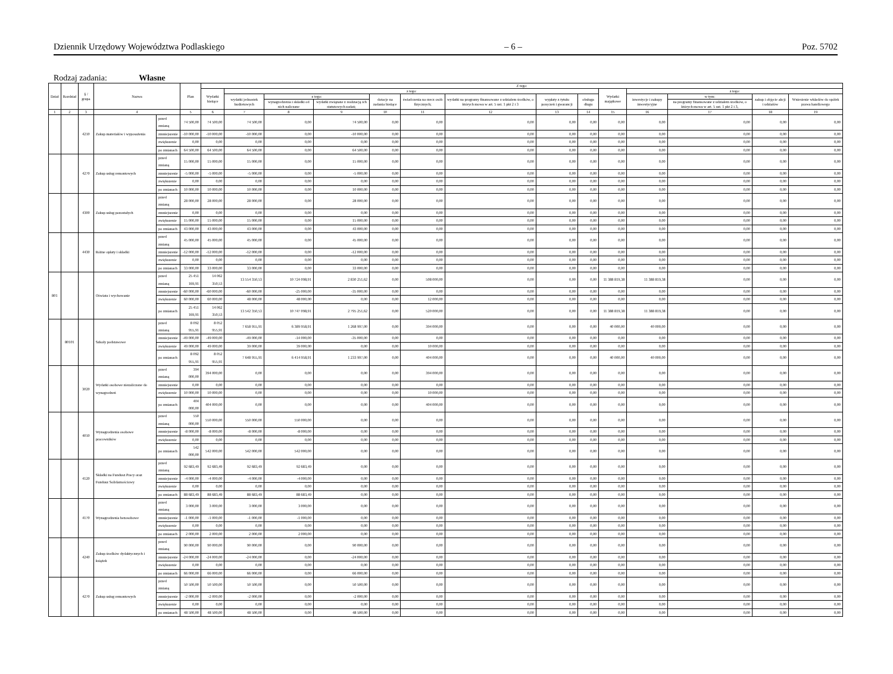Dziennik Urzędowy Województwa Podlaskiego – 6 – Poz. 5702
Rodzaj zadania: Własne
| Dział | Rozdział | § / grupa | Nazwa | | Plan | Z tego: | | | | | | | | | | | | | |
| --- | --- | --- | --- | --- | --- | --- | --- | --- | --- | --- | --- | --- | --- | --- | --- | --- | --- | --- | --- |
| | | | | | | Wydatki bieżące | z tego: | | | | | | | | Wydatki majątkowe | z tego: | | | |
| | | | | | | | wydatki jednostek budżetowych | z tego: | | dotacje na zadania bieżące | świadczenia na rzecz osób fizycznych; | wydatki na programy finansowane z udziałem środków, o których mowa w art. 5 ust. 1 pkt 2 i 3 | wypłaty z tytułu poręczeń i gwarancji | obsługa długu | | inwestycje i zakupy inwestycyjne | w tym: | zakup i objęcie akcji i udziałów | Wniesienie wkładów do spółek prawa handlowego |
| | | | | | | | | wynagrodzenia i składki od nich naliczane | wydatki związane z realizacją ich statutowych zadań; | | | | | | | | na programy finansowane z udziałem środków, o których mowa w art. 5 ust. 1 pkt 2 i 3, | | |
| 1 | 2 | 3 | 4 | | 5 | 6 | 7 | 8 | 9 | 10 | 11 | 12 | 13 | 14 | 15 | 16 | 17 | 18 | 19 |
| | | 4210 | Zakup materiałów i wyposażenia | przed zmianą | 74 500,00 | 74 500,00 | 74 500,00 | 0,00 | 74 500,00 | 0,00 | 0,00 | 0,00 | 0,00 | 0,00 | 0,00 | 0,00 | 0,00 | 0,00 | 0,00 |
| | | | | zmniejszenie | -10 000,00 | -10 000,00 | -10 000,00 | 0,00 | -10 000,00 | 0,00 | 0,00 | 0,00 | 0,00 | 0,00 | 0,00 | 0,00 | 0,00 | 0,00 | 0,00 |
| | | | | zwiększenie | 0,00 | 0,00 | 0,00 | 0,00 | 0,00 | 0,00 | 0,00 | 0,00 | 0,00 | 0,00 | 0,00 | 0,00 | 0,00 | 0,00 | 0,00 |
| | | | | po zmianach | 64 500,00 | 64 500,00 | 64 500,00 | 0,00 | 64 500,00 | 0,00 | 0,00 | 0,00 | 0,00 | 0,00 | 0,00 | 0,00 | 0,00 | 0,00 | 0,00 |
| | | 4270 | Zakup usług remontowych | przed zmianą | 15 000,00 | 15 000,00 | 15 000,00 | 0,00 | 15 000,00 | 0,00 | 0,00 | 0,00 | 0,00 | 0,00 | 0,00 | 0,00 | 0,00 | 0,00 | 0,00 |
| | | | | zmniejszenie | -5 000,00 | -5 000,00 | -5 000,00 | 0,00 | -5 000,00 | 0,00 | 0,00 | 0,00 | 0,00 | 0,00 | 0,00 | 0,00 | 0,00 | 0,00 | 0,00 |
| | | | | zwiększenie | 0,00 | 0,00 | 0,00 | 0,00 | 0,00 | 0,00 | 0,00 | 0,00 | 0,00 | 0,00 | 0,00 | 0,00 | 0,00 | 0,00 | 0,00 |
| | | | | po zmianach | 10 000,00 | 10 000,00 | 10 000,00 | 0,00 | 10 000,00 | 0,00 | 0,00 | 0,00 | 0,00 | 0,00 | 0,00 | 0,00 | 0,00 | 0,00 | 0,00 |
| | | 4300 | Zakup usług pozostałych | przed zmianą | 28 000,00 | 28 000,00 | 28 000,00 | 0,00 | 28 000,00 | 0,00 | 0,00 | 0,00 | 0,00 | 0,00 | 0,00 | 0,00 | 0,00 | 0,00 | 0,00 |
| | | | | zmniejszenie | 0,00 | 0,00 | 0,00 | 0,00 | 0,00 | 0,00 | 0,00 | 0,00 | 0,00 | 0,00 | 0,00 | 0,00 | 0,00 | 0,00 | 0,00 |
| | | | | zwiększenie | 15 000,00 | 15 000,00 | 15 000,00 | 0,00 | 15 000,00 | 0,00 | 0,00 | 0,00 | 0,00 | 0,00 | 0,00 | 0,00 | 0,00 | 0,00 | 0,00 |
| | | | | po zmianach | 43 000,00 | 43 000,00 | 43 000,00 | 0,00 | 43 000,00 | 0,00 | 0,00 | 0,00 | 0,00 | 0,00 | 0,00 | 0,00 | 0,00 | 0,00 | 0,00 |
| | | 4430 | Różne opłaty i składki | przed zmianą | 45 000,00 | 45 000,00 | 45 000,00 | 0,00 | 45 000,00 | 0,00 | 0,00 | 0,00 | 0,00 | 0,00 | 0,00 | 0,00 | 0,00 | 0,00 | 0,00 |
| | | | | zmniejszenie | -12 000,00 | -12 000,00 | -12 000,00 | 0,00 | -12 000,00 | 0,00 | 0,00 | 0,00 | 0,00 | 0,00 | 0,00 | 0,00 | 0,00 | 0,00 | 0,00 |
| | | | | zwiększenie | 0,00 | 0,00 | 0,00 | 0,00 | 0,00 | 0,00 | 0,00 | 0,00 | 0,00 | 0,00 | 0,00 | 0,00 | 0,00 | 0,00 | 0,00 |
| | | | | po zmianach | 33 000,00 | 33 000,00 | 33 000,00 | 0,00 | 33 000,00 | 0,00 | 0,00 | 0,00 | 0,00 | 0,00 | 0,00 | 0,00 | 0,00 | 0,00 | 0,00 |
| 801 | | | Oświata i wychowanie | przed zmianą | 25 451 169,91 | 14 062 350,53 | 13 554 350,53 | 10 724 098,91 | 2 830 251,62 | 0,00 | 508 000,00 | 0,00 | 0,00 | 0,00 | 11 388 819,38 | 11 388 819,38 | 0,00 | 0,00 | 0,00 |
| | | | | zmniejszenie | -60 000,00 | -60 000,00 | -60 000,00 | -25 000,00 | -35 000,00 | 0,00 | 0,00 | 0,00 | 0,00 | 0,00 | 0,00 | 0,00 | 0,00 | 0,00 | 0,00 |
| | | | | zwiększenie | 60 000,00 | 60 000,00 | 48 000,00 | 48 000,00 | 0,00 | 0,00 | 12 000,00 | 0,00 | 0,00 | 0,00 | 0,00 | 0,00 | 0,00 | 0,00 | 0,00 |
| | | | | po zmianach | 25 451 169,91 | 14 062 350,53 | 13 542 350,53 | 10 747 098,91 | 2 795 251,62 | 0,00 | 520 000,00 | 0,00 | 0,00 | 0,00 | 11 388 819,38 | 11 388 819,38 | 0,00 | 0,00 | 0,00 |
| | 80101 | | Szkoły podstawowe | przed zmianą | 8 092 955,91 | 8 052 955,91 | 7 658 955,91 | 6 389 958,91 | 1 268 997,00 | 0,00 | 394 000,00 | 0,00 | 0,00 | 0,00 | 40 000,00 | 40 000,00 | 0,00 | 0,00 | 0,00 |
| | | | | zmniejszenie | -49 000,00 | -49 000,00 | -49 000,00 | -14 000,00 | -35 000,00 | 0,00 | 0,00 | 0,00 | 0,00 | 0,00 | 0,00 | 0,00 | 0,00 | 0,00 | 0,00 |
| | | | | zwiększenie | 49 000,00 | 49 000,00 | 39 000,00 | 39 000,00 | 0,00 | 0,00 | 10 000,00 | 0,00 | 0,00 | 0,00 | 0,00 | 0,00 | 0,00 | 0,00 | 0,00 |
| | | | | po zmianach | 8 092 955,91 | 8 052 955,91 | 7 648 955,91 | 6 414 958,91 | 1 233 997,00 | 0,00 | 404 000,00 | 0,00 | 0,00 | 0,00 | 40 000,00 | 40 000,00 | 0,00 | 0,00 | 0,00 |
| | | 3020 | Wydatki osobowe niezaliczone do wynagrodzeń | przed zmianą | 394 000,00 | 394 000,00 | 0,00 | 0,00 | 0,00 | 0,00 | 394 000,00 | 0,00 | 0,00 | 0,00 | 0,00 | 0,00 | 0,00 | 0,00 | 0,00 |
| | | | | zmniejszenie | 0,00 | 0,00 | 0,00 | 0,00 | 0,00 | 0,00 | 0,00 | 0,00 | 0,00 | 0,00 | 0,00 | 0,00 | 0,00 | 0,00 | 0,00 |
| | | | | zwiększenie | 10 000,00 | 10 000,00 | 0,00 | 0,00 | 0,00 | 0,00 | 10 000,00 | 0,00 | 0,00 | 0,00 | 0,00 | 0,00 | 0,00 | 0,00 | 0,00 |
| | | | | po zmianach | 404 000,00 | 404 000,00 | 0,00 | 0,00 | 0,00 | 0,00 | 404 000,00 | 0,00 | 0,00 | 0,00 | 0,00 | 0,00 | 0,00 | 0,00 | 0,00 |
| | | 4010 | Wynagrodzenia osobowe pracowników | przed zmianą | 550 000,00 | 550 000,00 | 550 000,00 | 550 000,00 | 0,00 | 0,00 | 0,00 | 0,00 | 0,00 | 0,00 | 0,00 | 0,00 | 0,00 | 0,00 | 0,00 |
| | | | | zmniejszenie | -8 000,00 | -8 000,00 | -8 000,00 | -8 000,00 | 0,00 | 0,00 | 0,00 | 0,00 | 0,00 | 0,00 | 0,00 | 0,00 | 0,00 | 0,00 | 0,00 |
| | | | | zwiększenie | 0,00 | 0,00 | 0,00 | 0,00 | 0,00 | 0,00 | 0,00 | 0,00 | 0,00 | 0,00 | 0,00 | 0,00 | 0,00 | 0,00 | 0,00 |
| | | | | po zmianach | 542 000,00 | 542 000,00 | 542 000,00 | 542 000,00 | 0,00 | 0,00 | 0,00 | 0,00 | 0,00 | 0,00 | 0,00 | 0,00 | 0,00 | 0,00 | 0,00 |
| | | 4120 | Składki na Fundusz Pracy oraz Fundusz Solidarnościowy | przed zmianą | 92 683,49 | 92 683,49 | 92 683,49 | 92 683,49 | 0,00 | 0,00 | 0,00 | 0,00 | 0,00 | 0,00 | 0,00 | 0,00 | 0,00 | 0,00 | 0,00 |
| | | | | zmniejszenie | -4 000,00 | -4 000,00 | -4 000,00 | -4 000,00 | 0,00 | 0,00 | 0,00 | 0,00 | 0,00 | 0,00 | 0,00 | 0,00 | 0,00 | 0,00 | 0,00 |
| | | | | zwiększenie | 0,00 | 0,00 | 0,00 | 0,00 | 0,00 | 0,00 | 0,00 | 0,00 | 0,00 | 0,00 | 0,00 | 0,00 | 0,00 | 0,00 | 0,00 |
| | | | | po zmianach | 88 683,49 | 88 683,49 | 88 683,49 | 88 683,49 | 0,00 | 0,00 | 0,00 | 0,00 | 0,00 | 0,00 | 0,00 | 0,00 | 0,00 | 0,00 | 0,00 |
| | | 4170 | Wynagrodzenia bezosobowe | przed zmianą | 3 000,00 | 3 000,00 | 3 000,00 | 3 000,00 | 0,00 | 0,00 | 0,00 | 0,00 | 0,00 | 0,00 | 0,00 | 0,00 | 0,00 | 0,00 | 0,00 |
| | | | | zmniejszenie | -1 000,00 | -1 000,00 | -1 000,00 | -1 000,00 | 0,00 | 0,00 | 0,00 | 0,00 | 0,00 | 0,00 | 0,00 | 0,00 | 0,00 | 0,00 | 0,00 |
| | | | | zwiększenie | 0,00 | 0,00 | 0,00 | 0,00 | 0,00 | 0,00 | 0,00 | 0,00 | 0,00 | 0,00 | 0,00 | 0,00 | 0,00 | 0,00 | 0,00 |
| | | | | po zmianach | 2 000,00 | 2 000,00 | 2 000,00 | 2 000,00 | 0,00 | 0,00 | 0,00 | 0,00 | 0,00 | 0,00 | 0,00 | 0,00 | 0,00 | 0,00 | 0,00 |
| | | 4240 | Zakup środków dydaktycznych i książek | przed zmianą | 90 000,00 | 90 000,00 | 90 000,00 | 0,00 | 90 000,00 | 0,00 | 0,00 | 0,00 | 0,00 | 0,00 | 0,00 | 0,00 | 0,00 | 0,00 | 0,00 |
| | | | | zmniejszenie | -24 000,00 | -24 000,00 | -24 000,00 | 0,00 | -24 000,00 | 0,00 | 0,00 | 0,00 | 0,00 | 0,00 | 0,00 | 0,00 | 0,00 | 0,00 | 0,00 |
| | | | | zwiększenie | 0,00 | 0,00 | 0,00 | 0,00 | 0,00 | 0,00 | 0,00 | 0,00 | 0,00 | 0,00 | 0,00 | 0,00 | 0,00 | 0,00 | 0,00 |
| | | | | po zmianach | 66 000,00 | 66 000,00 | 66 000,00 | 0,00 | 66 000,00 | 0,00 | 0,00 | 0,00 | 0,00 | 0,00 | 0,00 | 0,00 | 0,00 | 0,00 | 0,00 |
| | | 4270 | Zakup usług remontowych | przed zmianą | 50 500,00 | 50 500,00 | 50 500,00 | 0,00 | 50 500,00 | 0,00 | 0,00 | 0,00 | 0,00 | 0,00 | 0,00 | 0,00 | 0,00 | 0,00 | 0,00 |
| | | | | zmniejszenie | -2 000,00 | -2 000,00 | -2 000,00 | 0,00 | -2 000,00 | 0,00 | 0,00 | 0,00 | 0,00 | 0,00 | 0,00 | 0,00 | 0,00 | 0,00 | 0,00 |
| | | | | zwiększenie | 0,00 | 0,00 | 0,00 | 0,00 | 0,00 | 0,00 | 0,00 | 0,00 | 0,00 | 0,00 | 0,00 | 0,00 | 0,00 | 0,00 | 0,00 |
| | | | | po zmianach | 48 500,00 | 48 500,00 | 48 500,00 | 0,00 | 48 500,00 | 0,00 | 0,00 | 0,00 | 0,00 | 0,00 | 0,00 | 0,00 | 0,00 | 0,00 | 0,00 |